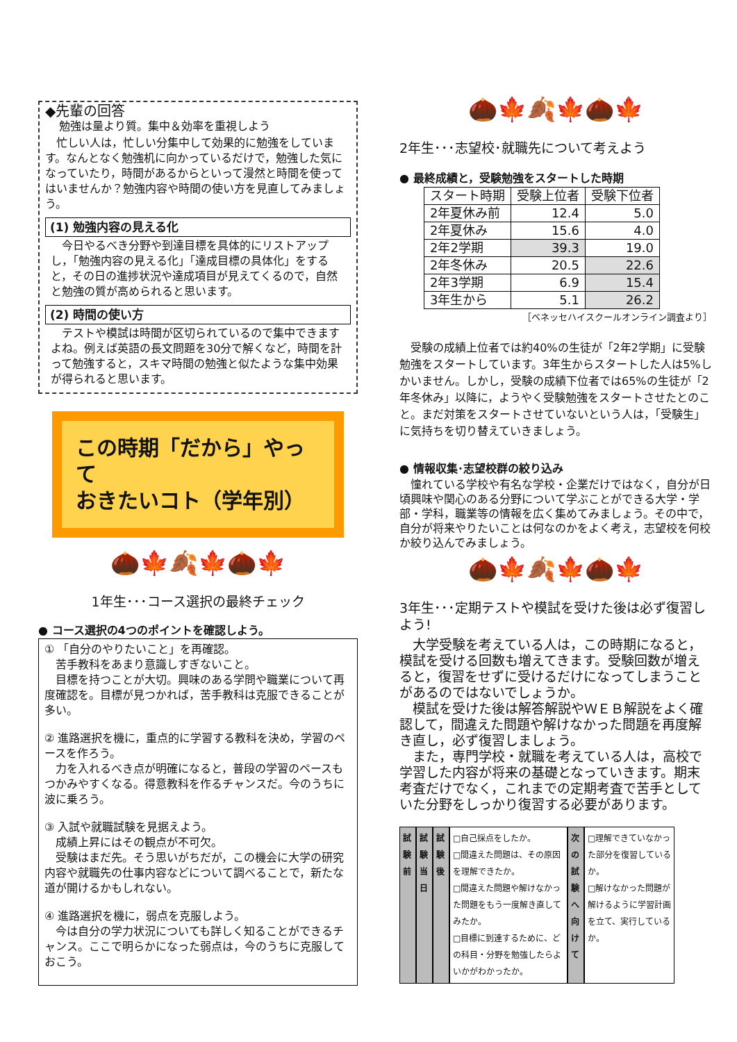◆先輩の回答
勉強は量より質。集中＆効率を重視しよう
　忙しい人は，忙しい分集中して効果的に勉強をしています。なんとなく勉強机に向かっているだけで，勉強した気になっていたり，時間があるからといって漫然と時間を使ってはいませんか？勉強内容や時間の使い方を見直してみましょう。
(1) 勉強内容の見える化
　今日やるべき分野や到達目標を具体的にリストアップし，「勉強内容の見える化」「達成目標の具体化」をすると，その日の進捗状況や達成項目が見えてくるので，自然と勉強の質が高められると思います。
(2) 時間の使い方
　テストや模試は時間が区切られているので集中できますよね。例えば英語の長文問題を30分で解くなど，時間を計って勉強すると，スキマ時間の勉強と似たような集中効果が得られると思います。
この時期「だから」やって
おきたいコト（学年別）
🌰🍁🍂🍁🌰🍁
1年生･･･コース選択の最終チェック
● コース選択の4つのポイントを確認しよう。
① 「自分のやりたいこと」を再確認。
　苦手教科をあまり意識しすぎないこと。
　目標を持つことが大切。興味のある学問や職業について再度確認を。目標が見つかれば，苦手教科は克服できることが多い。
② 進路選択を機に，重点的に学習する教科を決め，学習のペースを作ろう。
　力を入れるべき点が明確になると，普段の学習のペースもつかみやすくなる。得意教科を作るチャンスだ。今のうちに波に乗ろう。
③ 入試や就職試験を見据えよう。
　成績上昇にはその観点が不可欠。
　受験はまだ先。そう思いがちだが，この機会に大学の研究内容や就職先の仕事内容などについて調べることで，新たな道が開けるかもしれない。
④ 進路選択を機に，弱点を克服しよう。
　今は自分の学力状況についても詳しく知ることができるチャンス。ここで明らかになった弱点は，今のうちに克服しておこう。
🌰🍁🍂🍁🌰🍁
2年生･･･志望校･就職先について考えよう
● 最終成績と，受験勉強をスタートした時期
| スタート時期 | 受験上位者 | 受験下位者 |
| --- | --- | --- |
| 2年夏休み前 | 12.4 | 5.0 |
| 2年夏休み | 15.6 | 4.0 |
| 2年2学期 | 39.3 | 19.0 |
| 2年冬休み | 20.5 | 22.6 |
| 2年3学期 | 6.9 | 15.4 |
| 3年生から | 5.1 | 26.2 |
［ベネッセハイスクールオンライン調査より］
　受験の成績上位者では約40%の生徒が「2年2学期」に受験勉強をスタートしています。3年生からスタートした人は5%しかいません。しかし，受験の成績下位者では65%の生徒が「2年冬休み」以降に，ようやく受験勉強をスタートさせたとのこと。まだ対策をスタートさせていないという人は，「受験生」に気持ちを切り替えていきましょう。
● 情報収集･志望校群の絞り込み
　憧れている学校や有名な学校・企業だけではなく，自分が日頃興味や関心のある分野について学ぶことができる大学・学部・学科，職業等の情報を広く集めてみましょう。その中で，自分が将来やりたいことは何なのかをよく考え，志望校を何校か絞り込んでみましょう。
🌰🍁🍂🍁🌰🍁
3年生･･･定期テストや模試を受けた後は必ず復習しよう!
　大学受験を考えている人は，この時期になると，模試を受ける回数も増えてきます。受験回数が増えると，復習をせずに受けるだけになってしまうことがあるのではないでしょうか。
　模試を受けた後は解答解説やＷＥＢ解説をよく確認して，間違えた問題や解けなかった問題を再度解き直し，必ず復習しましょう。
　また，専門学校・就職を考えている人は，高校で学習した内容が将来の基礎となっていきます。期末考査だけでなく，これまでの定期考査で苦手としていた分野をしっかり復習する必要があります。
試験前
試験当日
試験後
□自己採点をしたか。
□間違えた問題は、その原因を理解できたか。
□間違えた問題や解けなかった問題をもう一度解き直してみたか。
□目標に到達するために、どの科目・分野を勉強したらよいかがわかったか。
次の試験へ向けて
□理解できていなかった部分を復習しているか。
□解けなかった問題が解けるように学習計画を立て、実行しているか。